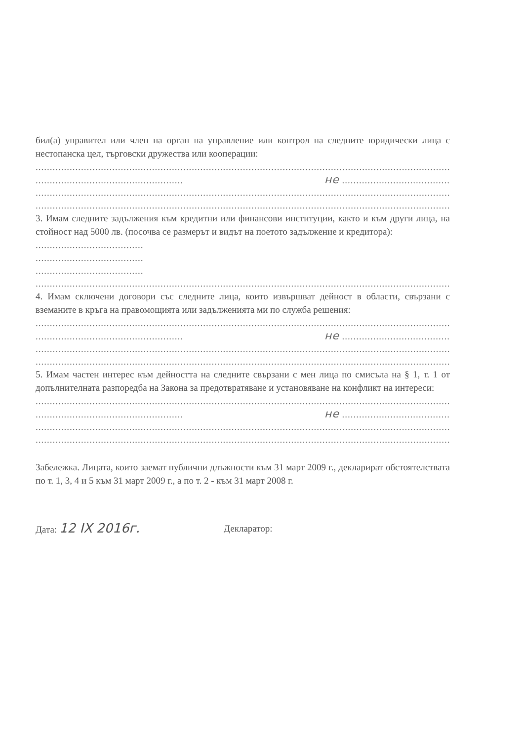бил(а) управител или член на орган на управление или контрол на следните юридически лица с нестопанска цел, търговски дружества или кооперации:
....................................................................................................................................................................
.................................................... не ...........................................................................................
....................................................................................................................................................................
....................................................................................................................................................................
3. Имам следните задължения към кредитни или финансови институции, както и към други лица, на стойност над 5000 лв. (посочва се размерът и видът на поетото задължение и кредитора):
......................................
......................................
......................................
....................................................................................................................................................................
4. Имам сключени договори със следните лица, които извършват дейност в области, свързани с вземаните в кръга на правомощията или задълженията ми по служба решения:
....................................................................................................................................................................
.................................................... не ...........................................................................................
....................................................................................................................................................................
....................................................................................................................................................................
5. Имам частен интерес към дейността на следните свързани с мен лица по смисъла на § 1, т. 1 от допълнителната разпоредба на Закона за предотвратяване и установяване на конфликт на интереси:
....................................................................................................................................................................
.................................................... не ...........................................................................................
....................................................................................................................................................................
....................................................................................................................................................................
Забележка. Лицата, които заемат публични длъжности към 31 март 2009 г., декларират обстоятелствата по т. 1, 3, 4 и 5 към 31 март 2009 г., а по т. 2 - към 31 март 2008 г.
Дата: 12 IX 2016г.
Декларатор: